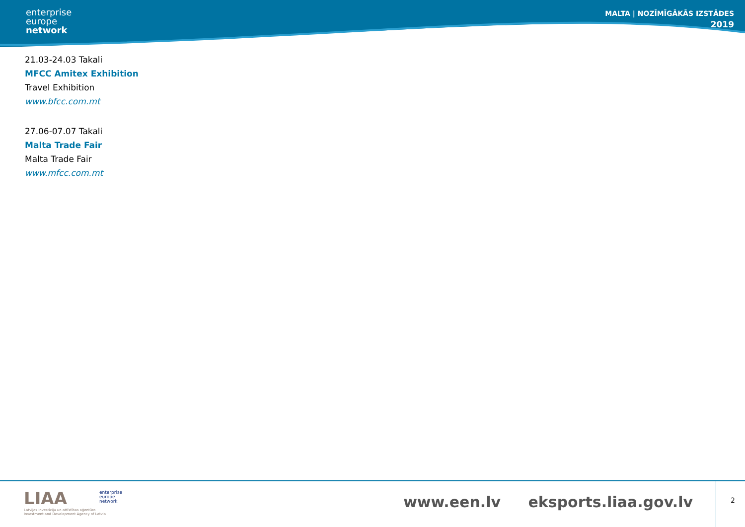enterprise
europe
network
MALTA | NOZĪMĪGĀKĀS IZSTĀDES
2019
21.03-24.03 Takali
MFCC Amitex Exhibition
Travel Exhibition
www.bfcc.com.mt
27.06-07.07 Takali
Malta Trade Fair
Malta Trade Fair
www.mfcc.com.mt
LIAA
Latvijas Investīciju un attīstības aģentūra
Investment and Development Agency of Latvia
enterprise
europe
network
www.een.lv eksports.liaa.gov.lv
2